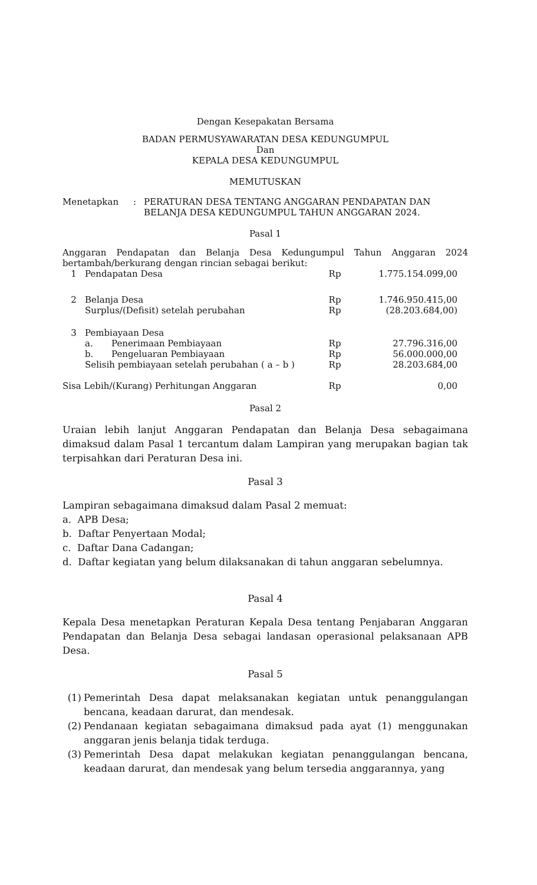Dengan Kesepakatan Bersama
BADAN PERMUSYAWARATAN DESA KEDUNGUMPUL
Dan
KEPALA DESA KEDUNGUMPUL
MEMUTUSKAN
| Menetapkan | : | PERATURAN DESA TENTANG ANGGARAN PENDAPATAN DAN BELANJA DESA KEDUNGUMPUL TAHUN ANGGARAN 2024. |
Pasal 1
Anggaran Pendapatan dan Belanja Desa Kedungumpul Tahun Anggaran 2024 bertambah/berkurang dengan rincian sebagai berikut:
| 1 | Pendapatan Desa | | Rp | 1.775.154.099,00 |
| 2 | Belanja Desa | | Rp | 1.746.950.415,00 |
| | Surplus/(Defisit) setelah perubahan | | Rp | (28.203.684,00) |
| 3 | Pembiayaan Desa | | | |
| | a. | Penerimaan Pembiayaan | Rp | 27.796.316,00 |
| | b. | Pengeluaran Pembiayaan | Rp | 56.000.000,00 |
| | Selisih pembiayaan setelah perubahan ( a – b ) | | Rp | 28.203.684,00 |
| Sisa Lebih/(Kurang) Perhitungan Anggaran | | | Rp | 0,00 |
Pasal 2
Uraian lebih lanjut Anggaran Pendapatan dan Belanja Desa sebagaimana dimaksud dalam Pasal 1 tercantum dalam Lampiran yang merupakan bagian tak terpisahkan dari Peraturan Desa ini.
Pasal 3
Lampiran sebagaimana dimaksud dalam Pasal 2 memuat:
a. APB Desa;
b. Daftar Penyertaan Modal;
c. Daftar Dana Cadangan;
d. Daftar kegiatan yang belum dilaksanakan di tahun anggaran sebelumnya.
Pasal 4
Kepala Desa menetapkan Peraturan Kepala Desa tentang Penjabaran Anggaran Pendapatan dan Belanja Desa sebagai landasan operasional pelaksanaan APB Desa.
Pasal 5
| (1) | Pemerintah Desa dapat melaksanakan kegiatan untuk penanggulangan bencana, keadaan darurat, dan mendesak. |
| (2) | Pendanaan kegiatan sebagaimana dimaksud pada ayat (1) menggunakan anggaran jenis belanja tidak terduga. |
| (3) | Pemerintah Desa dapat melakukan kegiatan penanggulangan bencana, keadaan darurat, dan mendesak yang belum tersedia anggarannya, yang |